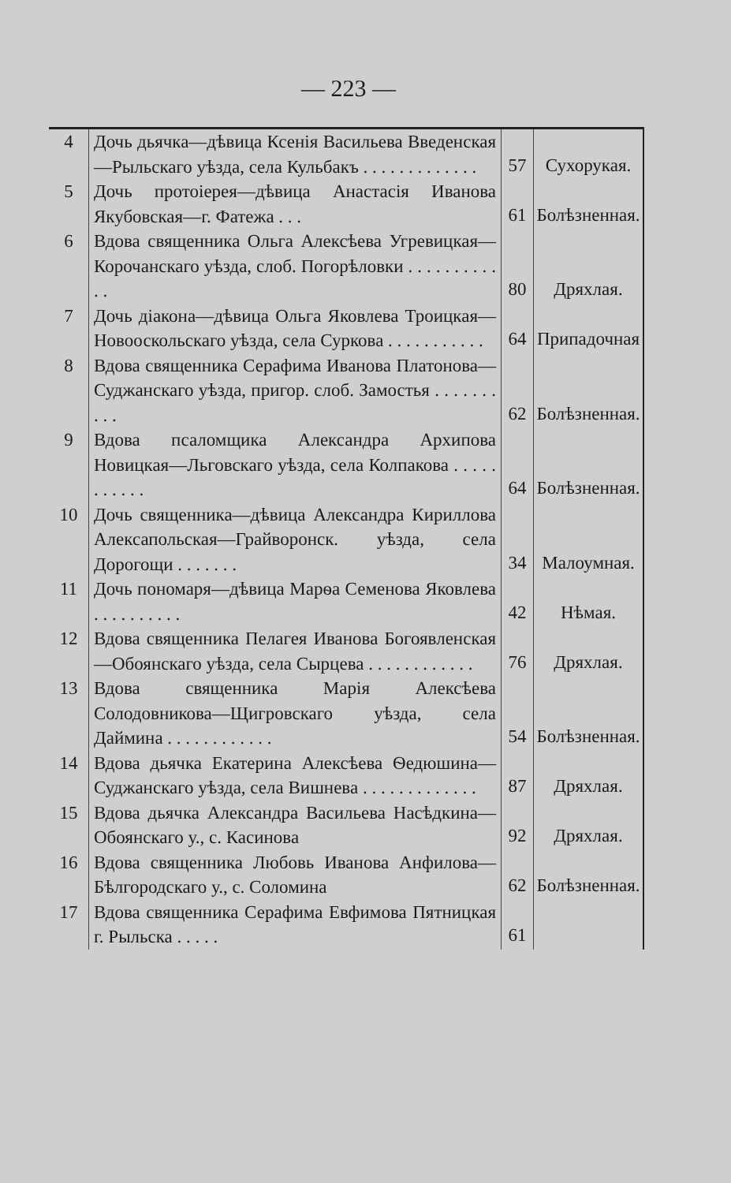— 223 —
| 4 | Дочь дьячка—дѣвица Ксенія Васильева Введенская—Рыльскаго уѣзда, села Кульбакъ . . . . . . . . . . . . . | 57 | Сухорукая. |
| 5 | Дочь протоіерея—дѣвица Анастасія Иванова Якубовская—г. Фатежа . . . | 61 | Болѣзненная. |
| 6 | Вдова священника Ольга Алексѣева Угревицкая—Корочанскаго уѣзда, слоб. Погорѣловки . . . . . . . . . . . . | 80 | Дряхлая. |
| 7 | Дочь діакона—дѣвица Ольга Яковлева Троицкая—Новооскольскаго уѣзда, села Суркова . . . . . . . . . . . | 64 | Припадочная |
| 8 | Вдова священника Серафима Иванова Платонова—Суджанскаго уѣзда, пригор. слоб. Замостья . . . . . . . . . . | 62 | Болѣзненная. |
| 9 | Вдова псаломщика Александра Архипова Новицкая—Льговскаго уѣзда, села Колпакова . . . . . . . . . . . | 64 | Болѣзненная. |
| 10 | Дочь священника—дѣвица Александра Кириллова Алексапольская—Грайворонск. уѣзда, села Дорогощи . . . . . . . | 34 | Малоумная. |
| 11 | Дочь пономаря—дѣвица Марѳа Семенова Яковлева . . . . . . . . . . | 42 | Нѣмая. |
| 12 | Вдова священника Пелагея Иванова Богоявленская—Обоянскаго уѣзда, села Сырцева . . . . . . . . . . . . | 76 | Дряхлая. |
| 13 | Вдова священника Марія Алексѣева Солодовникова—Щигровскаго уѣзда, села Даймина . . . . . . . . . . . . | 54 | Болѣзненная. |
| 14 | Вдова дьячка Екатерина Алексѣева Ѳедюшина—Суджанскаго уѣзда, села Вишнева . . . . . . . . . . . . . | 87 | Дряхлая. |
| 15 | Вдова дьячка Александра Васильева Насѣдкина—Обоянскаго у., с. Касинова | 92 | Дряхлая. |
| 16 | Вдова священника Любовь Иванова Анфилова—Бѣлгородскаго у., с. Соломина | 62 | Болѣзненная. |
| 17 | Вдова священника Серафима Евфимова Пятницкая г. Рыльска . . . . . | 61 | |